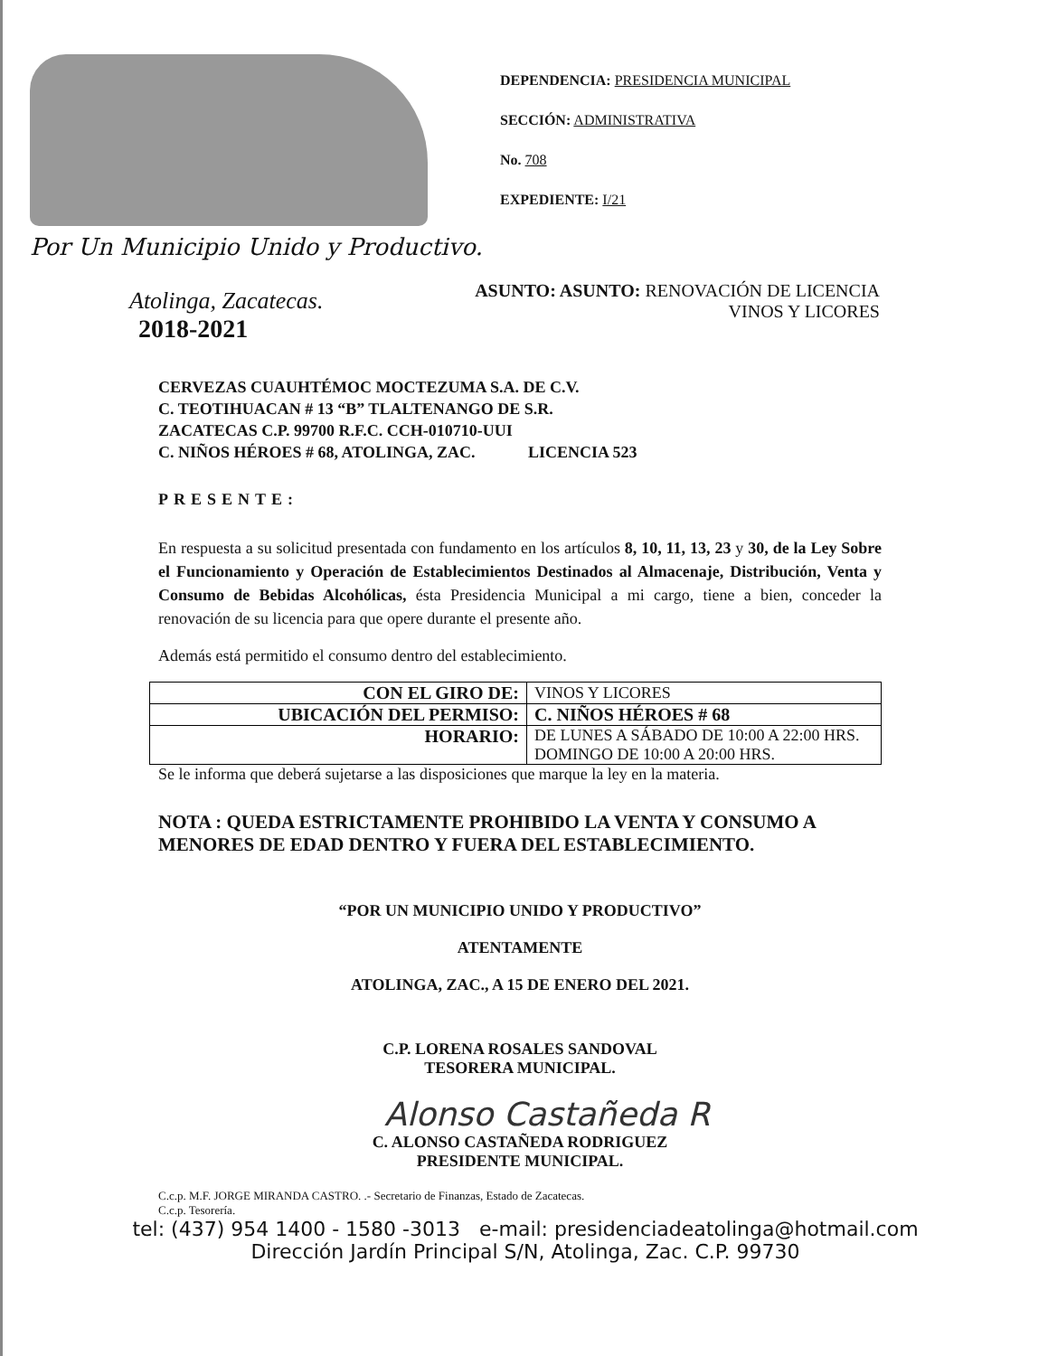Por Un Municipio Unido y Productivo.
DEPENDENCIA: PRESIDENCIA MUNICIPAL
SECCIÓN: ADMINISTRATIVA
No. 708
EXPEDIENTE: I/21
Atolinga, Zacatecas.
2018-2021
ASUNTO: ASUNTO: RENOVACIÓN DE LICENCIA
VINOS Y LICORES
CERVEZAS CUAUHTÉMOC MOCTEZUMA S.A. DE C.V.
C. TEOTIHUACAN # 13 “B” TLALTENANGO DE S.R.
ZACATECAS C.P. 99700 R.F.C. CCH-010710-UUI
C. NIÑOS HÉROES # 68, ATOLINGA, ZAC. LICENCIA 523
PRESENTE:
En respuesta a su solicitud presentada con fundamento en los artículos 8, 10, 11, 13, 23 y 30, de la Ley Sobre el Funcionamiento y Operación de Establecimientos Destinados al Almacenaje, Distribución, Venta y Consumo de Bebidas Alcohólicas, ésta Presidencia Municipal a mi cargo, tiene a bien, conceder la renovación de su licencia para que opere durante el presente año.
Además está permitido el consumo dentro del establecimiento.
| CON EL GIRO DE: | VINOS Y LICORES |
| UBICACIÓN DEL PERMISO: | C. NIÑOS HÉROES # 68 |
| HORARIO: | DE LUNES A SÁBADO DE 10:00 A 22:00 HRS. DOMINGO DE 10:00 A 20:00 HRS. |
Se le informa que deberá sujetarse a las disposiciones que marque la ley en la materia.
NOTA : QUEDA ESTRICTAMENTE PROHIBIDO LA VENTA Y CONSUMO A MENORES DE EDAD DENTRO Y FUERA DEL ESTABLECIMIENTO.
“POR UN MUNICIPIO UNIDO Y PRODUCTIVO”
ATENTAMENTE
ATOLINGA, ZAC., A 15 DE ENERO DEL 2021.
C.P. LORENA ROSALES SANDOVAL
TESORERA MUNICIPAL.
Alonso Castañeda R
C. ALONSO CASTAÑEDA RODRIGUEZ
PRESIDENTE MUNICIPAL.
C.c.p. M.F. JORGE MIRANDA CASTRO. .- Secretario de Finanzas, Estado de Zacatecas.
C.c.p. Tesorería.
tel: (437) 954 1400 - 1580 -3013 e-mail: presidenciadeatolinga@hotmail.com
Dirección Jardín Principal S/N, Atolinga, Zac. C.P. 99730